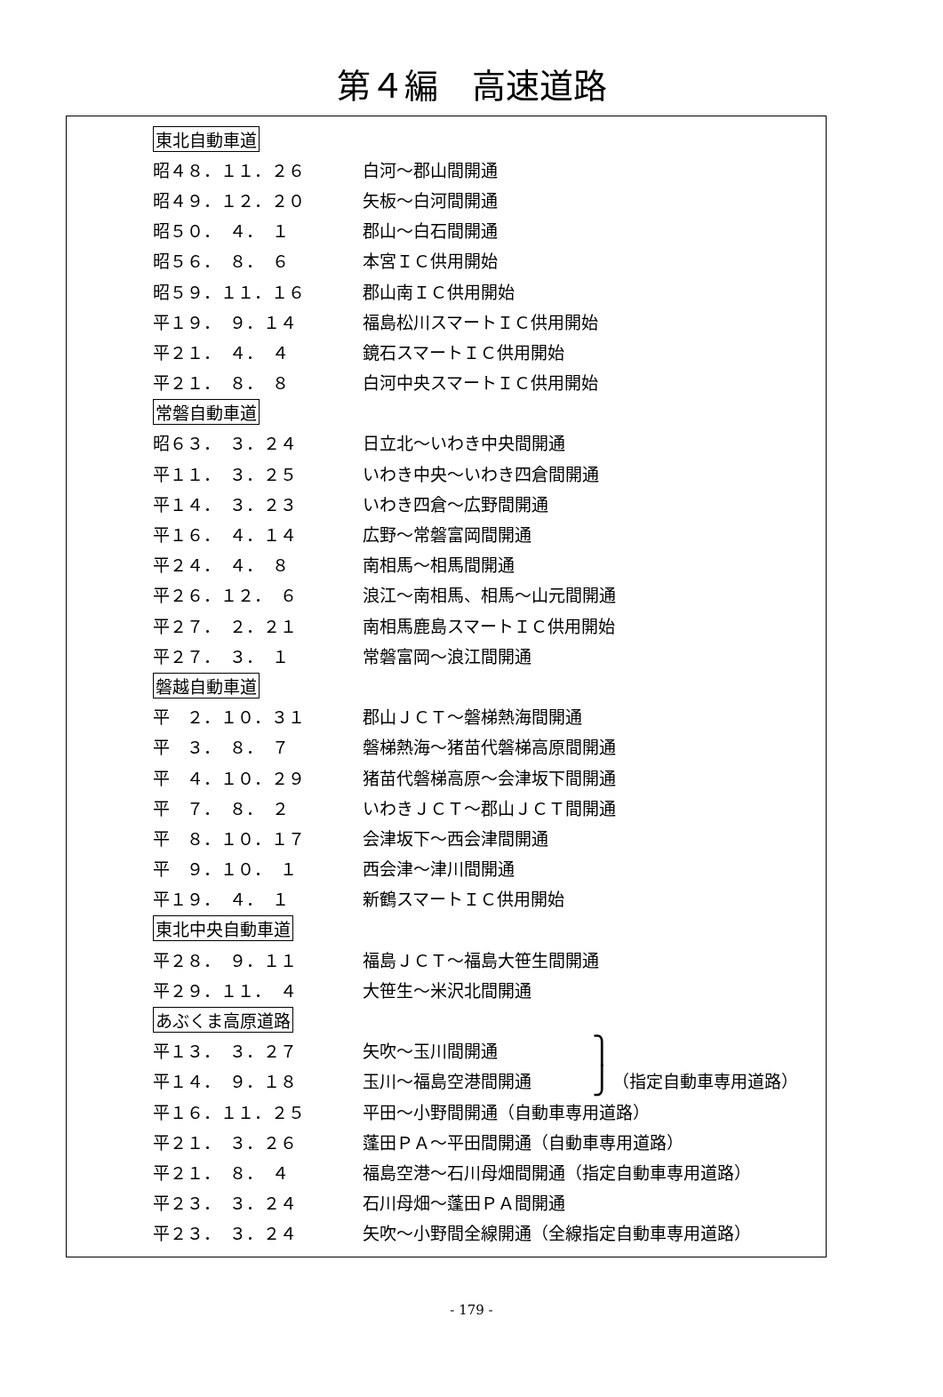第４編　高速道路
東北自動車道
昭４８．１１．２６
白河～郡山間開通
昭４９．１２．２０
矢板～白河間開通
昭５０．　４．　１
郡山～白石間開通
昭５６．　８．　６
本宮ＩＣ供用開始
昭５９．１１．１６
郡山南ＩＣ供用開始
平１９．　９．１４
福島松川スマートＩＣ供用開始
平２１．　４．　４
鏡石スマートＩＣ供用開始
平２１．　８．　８
白河中央スマートＩＣ供用開始
常磐自動車道
昭６３．　３．２４
日立北～いわき中央間開通
平１１．　３．２５
いわき中央～いわき四倉間開通
平１４．　３．２３
いわき四倉～広野間開通
平１６．　４．１４
広野～常磐富岡間開通
平２４．　４．　８
南相馬～相馬間開通
平２６．１２．　６
浪江～南相馬、相馬～山元間開通
平２７．　２．２１
南相馬鹿島スマートＩＣ供用開始
平２７．　３．　１
常磐富岡～浪江間開通
磐越自動車道
平　２．１０．３１
郡山ＪＣＴ～磐梯熱海間開通
平　３．　８．　７
磐梯熱海～猪苗代磐梯高原間開通
平　４．１０．２９
猪苗代磐梯高原～会津坂下間開通
平　７．　８．　２
いわきＪＣＴ～郡山ＪＣＴ間開通
平　８．１０．１７
会津坂下～西会津間開通
平　９．１０．　１
西会津～津川間開通
平１９．　４．　１
新鶴スマートＩＣ供用開始
東北中央自動車道
平２８．　９．１１
福島ＪＣＴ～福島大笹生間開通
平２９．１１．　４
大笹生～米沢北間開通
あぶくま高原道路
平１３．　３．２７
矢吹～玉川間開通
⎫
平１４．　９．１８
玉川～福島空港間開通
⎭
（指定自動車専用道路）
平１６．１１．２５
平田～小野間開通（自動車専用道路）
平２１．　３．２６
蓬田ＰＡ～平田間開通（自動車専用道路）
平２１．　８．　４
福島空港～石川母畑間開通（指定自動車専用道路）
平２３．　３．２４
石川母畑～蓬田ＰＡ間開通
平２３．　３．２４
矢吹～小野間全線開通（全線指定自動車専用道路）
- 179 -